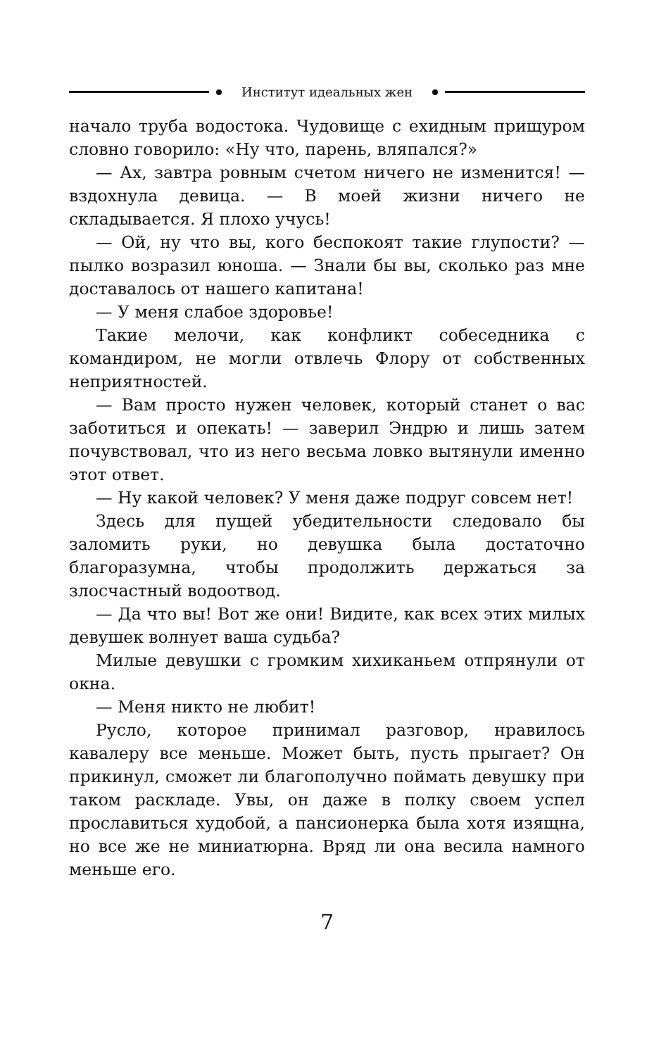Институт идеальных жен
начало труба водостока. Чудовище с ехидным прищуром словно говорило: «Ну что, парень, вляпался?»
— Ах, завтра ровным счетом ничего не изменится! — вздохнула девица. — В моей жизни ничего не складывается. Я плохо учусь!
— Ой, ну что вы, кого беспокоят такие глупости? — пылко возразил юноша. — Знали бы вы, сколько раз мне доставалось от нашего капитана!
— У меня слабое здоровье!
Такие мелочи, как конфликт собеседника с командиром, не могли отвлечь Флору от собственных неприятностей.
— Вам просто нужен человек, который станет о вас заботиться и опекать! — заверил Эндрю и лишь затем почувствовал, что из него весьма ловко вытянули именно этот ответ.
— Ну какой человек? У меня даже подруг совсем нет!
Здесь для пущей убедительности следовало бы заломить руки, но девушка была достаточно благоразумна, чтобы продолжить держаться за злосчастный водоотвод.
— Да что вы! Вот же они! Видите, как всех этих милых девушек волнует ваша судьба?
Милые девушки с громким хихиканьем отпрянули от окна.
— Меня никто не любит!
Русло, которое принимал разговор, нравилось кавалеру все меньше. Может быть, пусть прыгает? Он прикинул, сможет ли благополучно поймать девушку при таком раскладе. Увы, он даже в полку своем успел прославиться худобой, а пансионерка была хотя изящна, но все же не миниатюрна. Вряд ли она весила намного меньше его.
7